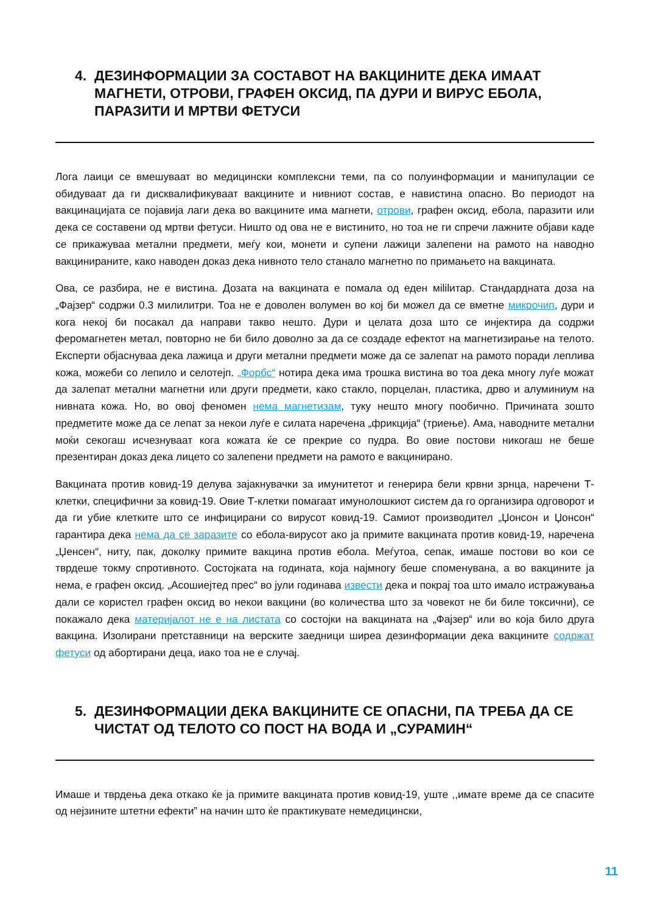4. ДЕЗИНФОРМАЦИИ ЗА СОСТАВОТ НА ВАКЦИНИТЕ ДЕКА ИМААТ МАГНЕТИ, ОТРОВИ, ГРАФЕН ОКСИД, ПА ДУРИ И ВИРУС ЕБОЛА, ПАРАЗИТИ И МРТВИ ФЕТУСИ
Лога лаици се вмешуваат во медицински комплексни теми, па со полуинформации и манипулации се обидуваат да ги дисквалификуваат вакцините и нивниот состав, е навистина опасно. Во периодот на вакцинацијата се појавија лаги дека во вакцините има магнети, отрови, графен оксид, ебола, паразити или дека се составени од мртви фетуси. Ништо од ова не е вистинито, но тоа не ги спречи лажните објави каде се прикажуваа метални предмети, меѓу кои, монети и супени лажици залепени на рамото на наводно вакцинираните, како наводен доказ дека нивното тело станало магнетно по примањето на вакцината.
Ова, се разбира, не е вистина. Дозата на вакцината е помала од еден мililитар. Стандардната доза на „Фајзер“ содржи 0.3 милилитри. Тоа не е доволен волумен во кој би можел да се вметне микрочип, дури и кога некој би посакал да направи такво нешто. Дури и целата доза што се инјектира да содржи феромагнетен метал, повторно не би било доволно за да се создаде ефектот на магнетизирање на телото. Експерти објаснуваа дека лажица и други метални предмети може да се залепат на рамото поради леплива кожа, можеби со лепило и селотејп. „Форбс“ нотира дека има трошка вистина во тоа дека многу луѓе можат да залепат метални магнетни или други предмети, како стакло, порцелан, пластика, дрво и алуминиум на нивната кожа. Но, во овој феномен нема магнетизам, туку нешто многу пообично. Причината зошто предметите може да се лепат за некои луѓе е силата наречена „фрикција“ (триење). Ама, наводните метални моќи секогаш исчезнуваат кога кожата ќе се прекрие со пудра. Во овие постови никогаш не беше презентиран доказ дека лицето со залепени предмети на рамото е вакцинирано.
Вакцината против ковид-19 делува зајакнувачки за имунитетот и генерира бели крвни зрнца, наречени Т-клетки, специфични за ковид-19. Овие Т-клетки помагаат имунолошкиот систем да го организира одговорот и да ги убие клетките што се инфицирани со вирусот ковид-19. Самиот производител „Џонсон и Џонсон“ гарантира дека нема да се заразите со ебола-вирусот ако ја примите вакцината против ковид-19, наречена „Џенсен“, ниту, пак, доколку примите вакцина против ебола. Меѓутоа, сепак, имаше постови во кои се тврдеше токму спротивното. Состојката на годината, која најмногу беше споменувана, а во вакцините ја нема, е графен оксид. „Асошиејтед прес“ во јули годинава извести дека и покрај тоа што имало истражувања дали се користел графен оксид во некои вакцини (во количества што за човекот не би биле токсични), се покажало дека материјалот не е на листата со состојки на вакцината на „Фајзер“ или во која било друга вакцина. Изолирани претставници на верските заедници ширеа дезинформации дека вакцините содржат фетуси од абортирани деца, иако тоа не е случај.
5. ДЕЗИНФОРМАЦИИ ДЕКА ВАКЦИНИТЕ СЕ ОПАСНИ, ПА ТРЕБА ДА СЕ ЧИСТАТ ОД ТЕЛОТО СО ПОСТ НА ВОДА И „СУРАМИН“
Имаше и тврдења дека откако ќе ја примите вакцината против ковид-19, уште ,,имате време да се спасите од нејзините штетни ефекти” на начин што ќе практикувате немедицински,
11